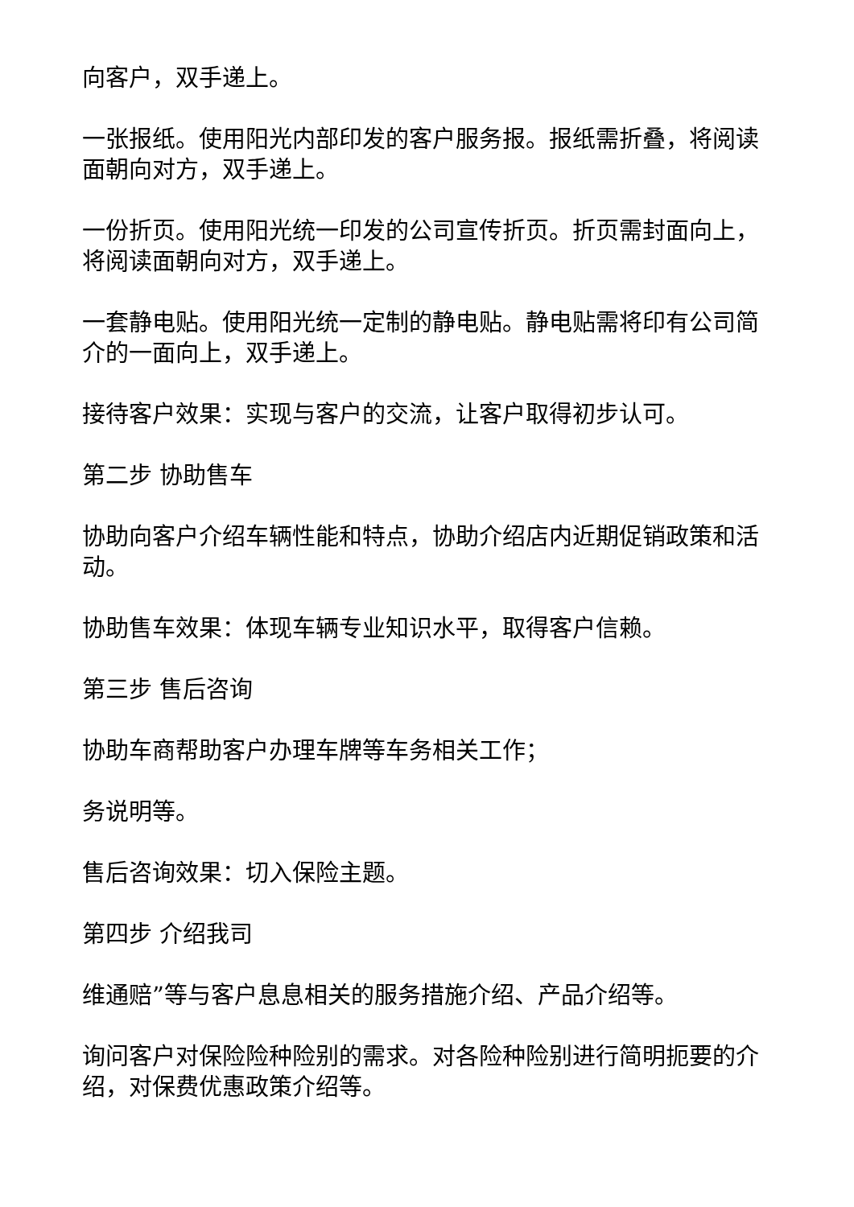向客户，双手递上。
一张报纸。使用阳光内部印发的客户服务报。报纸需折叠，将阅读面朝向对方，双手递上。
一份折页。使用阳光统一印发的公司宣传折页。折页需封面向上，将阅读面朝向对方，双手递上。
一套静电贴。使用阳光统一定制的静电贴。静电贴需将印有公司简介的一面向上，双手递上。
接待客户效果：实现与客户的交流，让客户取得初步认可。
第二步 协助售车
协助向客户介绍车辆性能和特点，协助介绍店内近期促销政策和活动。
协助售车效果：体现车辆专业知识水平，取得客户信赖。
第三步 售后咨询
协助车商帮助客户办理车牌等车务相关工作；
务说明等。
售后咨询效果：切入保险主题。
第四步 介绍我司
维通赔”等与客户息息相关的服务措施介绍、产品介绍等。
询问客户对保险险种险别的需求。对各险种险别进行简明扼要的介绍，对保费优惠政策介绍等。